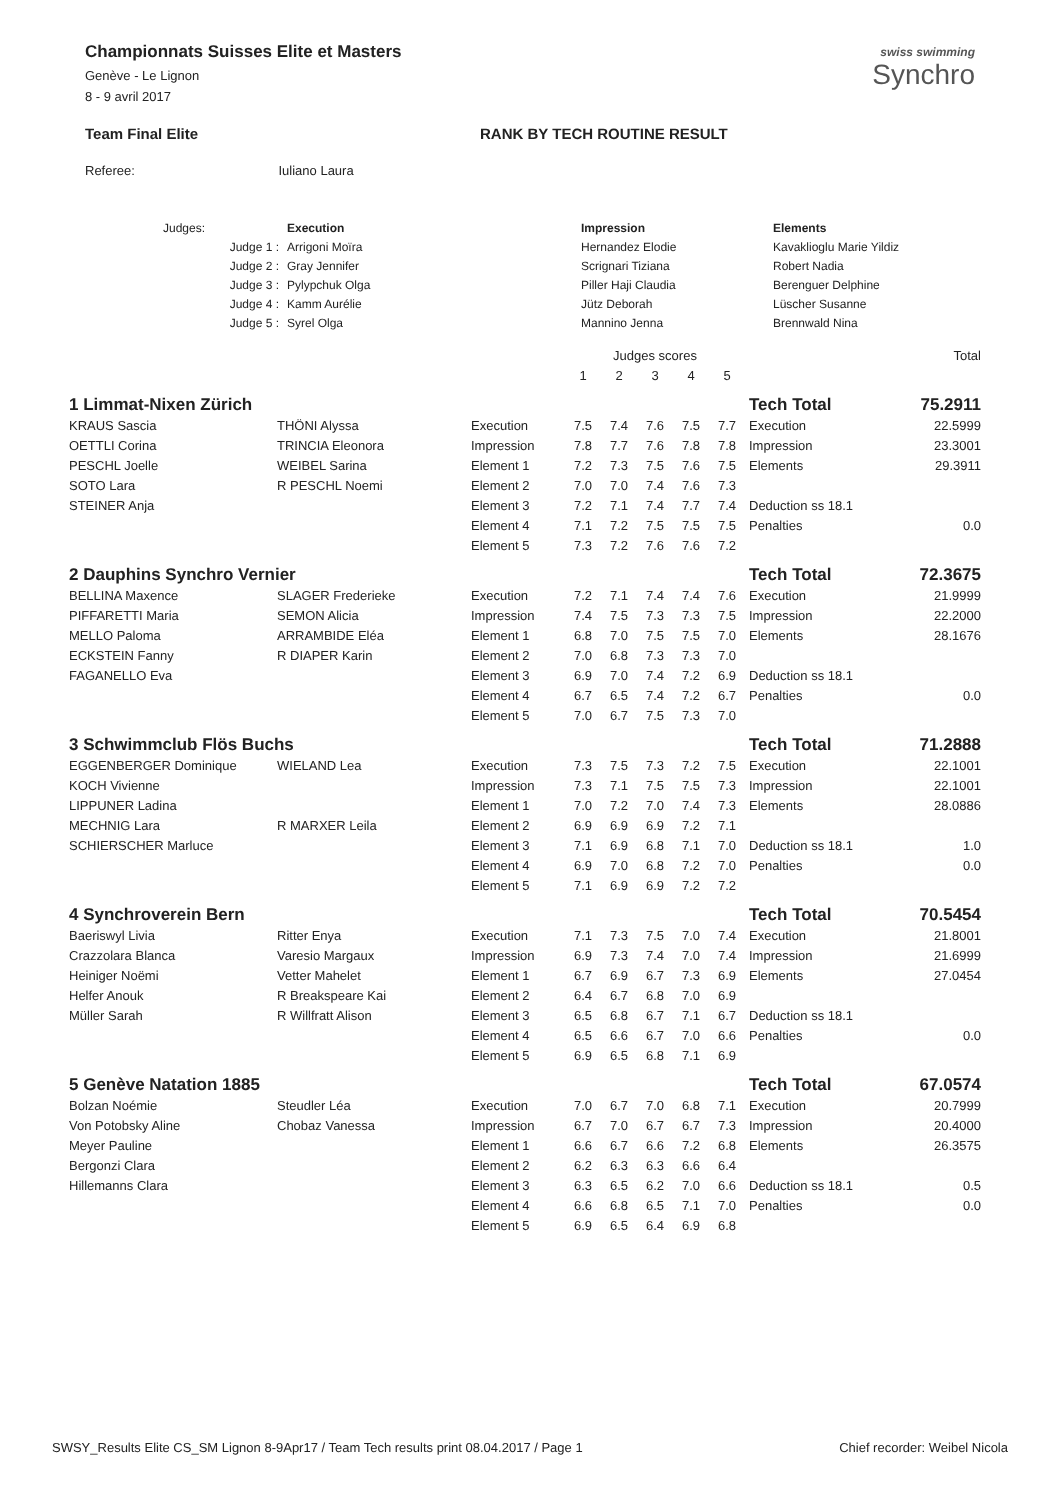Championnats Suisses Elite et Masters
Genève - Le Lignon
8 - 9 avril 2017
swiss swimming
Synchro
Team Final Elite RANK BY TECH ROUTINE RESULT
Referee: Iuliano Laura
| Judges: | Execution | Impression | Elements |
| Judge 1 : | Arrigoni Moïra | Hernandez Elodie | Kavaklioglu Marie Yildiz |
| Judge 2 : | Gray Jennifer | Scrignari Tiziana | Robert Nadia |
| Judge 3 : | Pylypchuk Olga | Piller Haji Claudia | Berenguer Delphine |
| Judge 4 : | Kamm Aurélie | Jütz Deborah | Lüscher Susanne |
| Judge 5 : | Syrel Olga | Mannino Jenna | Brennwald Nina |
| | | | Judges scores | | | | | | Total |
| | | | 1 | 2 | 3 | 4 | 5 | | |
| 1 Limmat-Nixen Zürich | | | | | | | | Tech Total | 75.2911 |
| KRAUS Sascia | THÖNI Alyssa | Execution | 7.5 | 7.4 | 7.6 | 7.5 | 7.7 | Execution | 22.5999 |
| OETTLI Corina | TRINCIA Eleonora | Impression | 7.8 | 7.7 | 7.6 | 7.8 | 7.8 | Impression | 23.3001 |
| PESCHL Joelle | WEIBEL Sarina | Element 1 | 7.2 | 7.3 | 7.5 | 7.6 | 7.5 | Elements | 29.3911 |
| SOTO Lara | R PESCHL Noemi | Element 2 | 7.0 | 7.0 | 7.4 | 7.6 | 7.3 | | |
| STEINER Anja | | Element 3 | 7.2 | 7.1 | 7.4 | 7.7 | 7.4 | Deduction ss 18.1 | |
| | | Element 4 | 7.1 | 7.2 | 7.5 | 7.5 | 7.5 | Penalties | 0.0 |
| | | Element 5 | 7.3 | 7.2 | 7.6 | 7.6 | 7.2 | | |
| 2 Dauphins Synchro Vernier | | | | | | | | Tech Total | 72.3675 |
| BELLINA Maxence | SLAGER Frederieke | Execution | 7.2 | 7.1 | 7.4 | 7.4 | 7.6 | Execution | 21.9999 |
| PIFFARETTI Maria | SEMON Alicia | Impression | 7.4 | 7.5 | 7.3 | 7.3 | 7.5 | Impression | 22.2000 |
| MELLO Paloma | ARRAMBIDE Eléa | Element 1 | 6.8 | 7.0 | 7.5 | 7.5 | 7.0 | Elements | 28.1676 |
| ECKSTEIN Fanny | R DIAPER Karin | Element 2 | 7.0 | 6.8 | 7.3 | 7.3 | 7.0 | | |
| FAGANELLO Eva | | Element 3 | 6.9 | 7.0 | 7.4 | 7.2 | 6.9 | Deduction ss 18.1 | |
| | | Element 4 | 6.7 | 6.5 | 7.4 | 7.2 | 6.7 | Penalties | 0.0 |
| | | Element 5 | 7.0 | 6.7 | 7.5 | 7.3 | 7.0 | | |
| 3 Schwimmclub Flös Buchs | | | | | | | | Tech Total | 71.2888 |
| EGGENBERGER Dominique | WIELAND Lea | Execution | 7.3 | 7.5 | 7.3 | 7.2 | 7.5 | Execution | 22.1001 |
| KOCH Vivienne | | Impression | 7.3 | 7.1 | 7.5 | 7.5 | 7.3 | Impression | 22.1001 |
| LIPPUNER Ladina | | Element 1 | 7.0 | 7.2 | 7.0 | 7.4 | 7.3 | Elements | 28.0886 |
| MECHNIG Lara | R MARXER Leila | Element 2 | 6.9 | 6.9 | 6.9 | 7.2 | 7.1 | | |
| SCHIERSCHER Marluce | | Element 3 | 7.1 | 6.9 | 6.8 | 7.1 | 7.0 | Deduction ss 18.1 | 1.0 |
| | | Element 4 | 6.9 | 7.0 | 6.8 | 7.2 | 7.0 | Penalties | 0.0 |
| | | Element 5 | 7.1 | 6.9 | 6.9 | 7.2 | 7.2 | | |
| 4 Synchroverein Bern | | | | | | | | Tech Total | 70.5454 |
| Baeriswyl Livia | Ritter Enya | Execution | 7.1 | 7.3 | 7.5 | 7.0 | 7.4 | Execution | 21.8001 |
| Crazzolara Blanca | Varesio Margaux | Impression | 6.9 | 7.3 | 7.4 | 7.0 | 7.4 | Impression | 21.6999 |
| Heiniger Noëmi | Vetter Mahelet | Element 1 | 6.7 | 6.9 | 6.7 | 7.3 | 6.9 | Elements | 27.0454 |
| Helfer Anouk | R Breakspeare Kai | Element 2 | 6.4 | 6.7 | 6.8 | 7.0 | 6.9 | | |
| Müller Sarah | R Willfratt Alison | Element 3 | 6.5 | 6.8 | 6.7 | 7.1 | 6.7 | Deduction ss 18.1 | |
| | | Element 4 | 6.5 | 6.6 | 6.7 | 7.0 | 6.6 | Penalties | 0.0 |
| | | Element 5 | 6.9 | 6.5 | 6.8 | 7.1 | 6.9 | | |
| 5 Genève Natation 1885 | | | | | | | | Tech Total | 67.0574 |
| Bolzan Noémie | Steudler Léa | Execution | 7.0 | 6.7 | 7.0 | 6.8 | 7.1 | Execution | 20.7999 |
| Von Potobsky Aline | Chobaz Vanessa | Impression | 6.7 | 7.0 | 6.7 | 6.7 | 7.3 | Impression | 20.4000 |
| Meyer Pauline | | Element 1 | 6.6 | 6.7 | 6.6 | 7.2 | 6.8 | Elements | 26.3575 |
| Bergonzi Clara | | Element 2 | 6.2 | 6.3 | 6.3 | 6.6 | 6.4 | | |
| Hillemanns Clara | | Element 3 | 6.3 | 6.5 | 6.2 | 7.0 | 6.6 | Deduction ss 18.1 | 0.5 |
| | | Element 4 | 6.6 | 6.8 | 6.5 | 7.1 | 7.0 | Penalties | 0.0 |
| | | Element 5 | 6.9 | 6.5 | 6.4 | 6.9 | 6.8 | | |
SWSY_Results Elite CS_SM Lignon 8-9Apr17 / Team Tech results print 08.04.2017 / Page 1 Chief recorder: Weibel Nicola